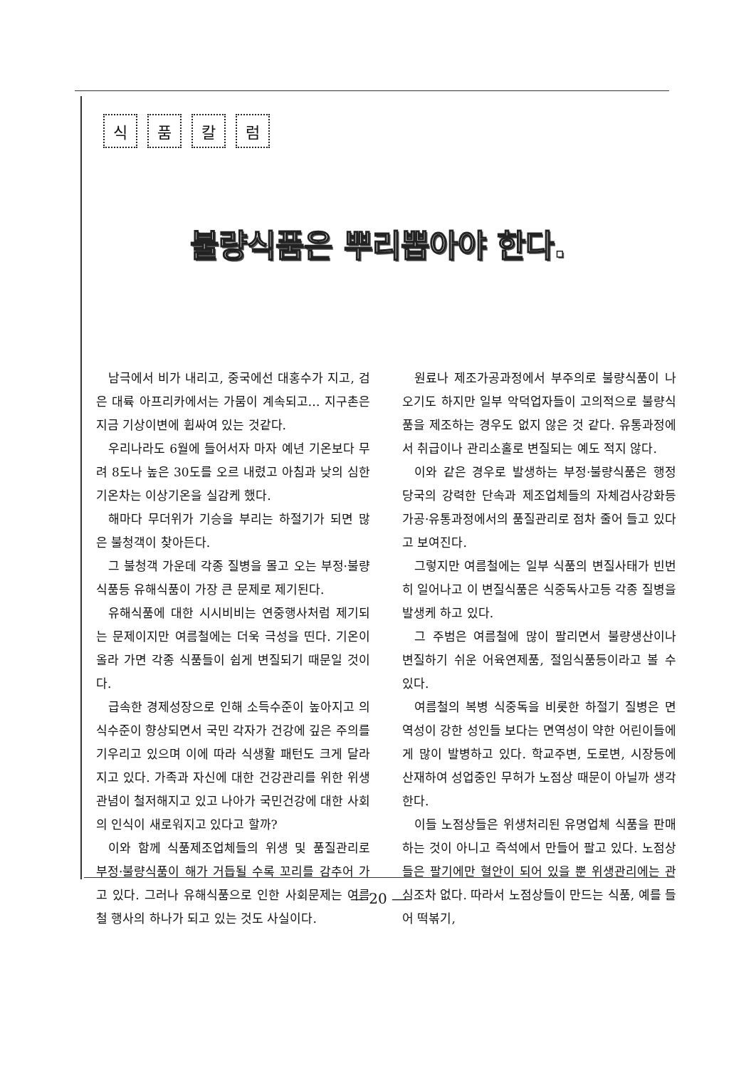식품칼럼
불량식품은 뿌리뽑아야 한다.
남극에서 비가 내리고, 중국에선 대홍수가 지고, 검은 대륙 아프리카에서는 가뭄이 계속되고… 지구촌은 지금 기상이변에 휩싸여 있는 것같다.
우리나라도 6월에 들어서자 마자 예년 기온보다 무려 8도나 높은 30도를 오르 내렸고 아침과 낮의 심한 기온차는 이상기온을 실감케 했다.
해마다 무더위가 기승을 부리는 하절기가 되면 많은 불청객이 찾아든다.
그 불청객 가운데 각종 질병을 몰고 오는 부정·불량식품등 유해식품이 가장 큰 문제로 제기된다.
유해식품에 대한 시시비비는 연중행사처럼 제기되는 문제이지만 여름철에는 더욱 극성을 띤다. 기온이 올라 가면 각종 식품들이 쉽게 변질되기 때문일 것이다.
급속한 경제성장으로 인해 소득수준이 높아지고 의식수준이 향상되면서 국민 각자가 건강에 깊은 주의를 기우리고 있으며 이에 따라 식생활 패턴도 크게 달라지고 있다. 가족과 자신에 대한 건강관리를 위한 위생관념이 철저해지고 있고 나아가 국민건강에 대한 사회의 인식이 새로워지고 있다고 할까?
이와 함께 식품제조업체들의 위생 및 품질관리로 부정·불량식품이 해가 거듭될 수록 꼬리를 감추어 가고 있다. 그러나 유해식품으로 인한 사회문제는 여름철 행사의 하나가 되고 있는 것도 사실이다.
원료나 제조가공과정에서 부주의로 불량식품이 나오기도 하지만 일부 악덕업자들이 고의적으로 불량식품을 제조하는 경우도 없지 않은 것 같다. 유통과정에서 취급이나 관리소홀로 변질되는 예도 적지 않다.
이와 같은 경우로 발생하는 부정·불량식품은 행정당국의 강력한 단속과 제조업체들의 자체검사강화등 가공·유통과정에서의 품질관리로 점차 줄어 들고 있다고 보여진다.
그렇지만 여름철에는 일부 식품의 변질사태가 빈번히 일어나고 이 변질식품은 식중독사고등 각종 질병을 발생케 하고 있다.
그 주범은 여름철에 많이 팔리면서 불량생산이나 변질하기 쉬운 어육연제품, 절임식품등이라고 볼 수 있다.
여름철의 복병 식중독을 비롯한 하절기 질병은 면역성이 강한 성인들 보다는 면역성이 약한 어린이들에게 많이 발병하고 있다. 학교주변, 도로변, 시장등에 산재하여 성업중인 무허가 노점상 때문이 아닐까 생각한다.
이들 노점상들은 위생처리된 유명업체 식품을 판매하는 것이 아니고 즉석에서 만들어 팔고 있다. 노점상들은 팔기에만 혈안이 되어 있을 뿐 위생관리에는 관심조차 없다. 따라서 노점상들이 만드는 식품, 예를 들어 떡볶기,
— 20 —